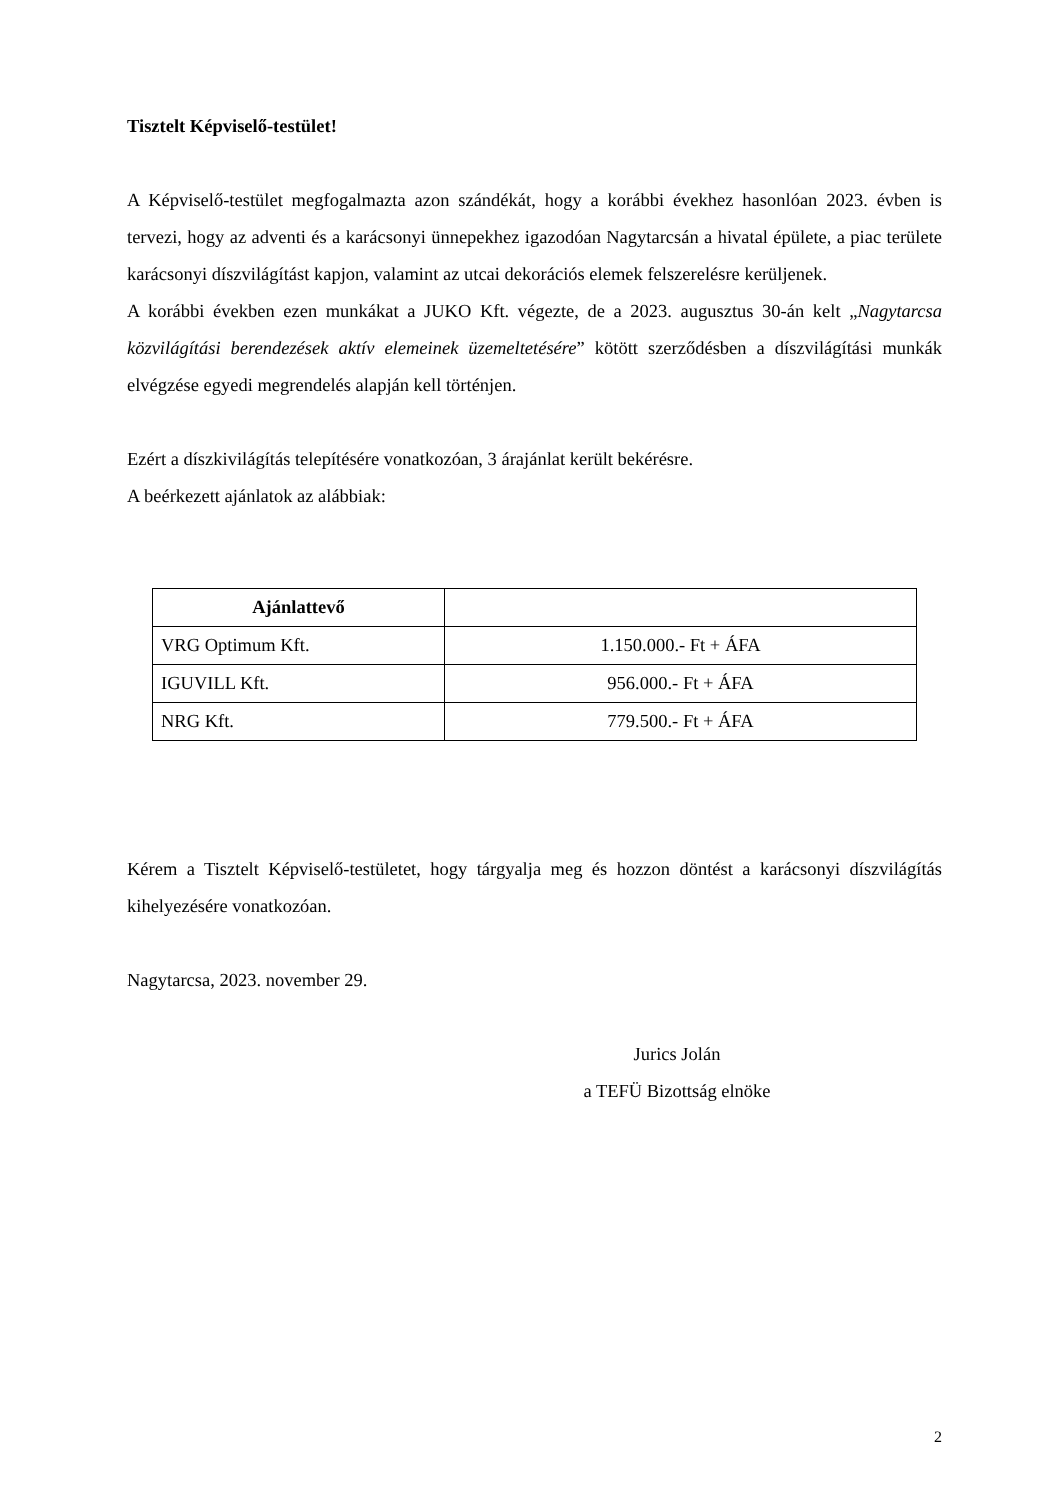Tisztelt Képviselő-testület!
A Képviselő-testület megfogalmazta azon szándékát, hogy a korábbi évekhez hasonlóan 2023. évben is tervezi, hogy az adventi és a karácsonyi ünnepekhez igazodóan Nagytarcsán a hivatal épülete, a piac területe karácsonyi díszvilágítást kapjon, valamint az utcai dekorációs elemek felszerelésre kerüljenek.
A korábbi években ezen munkákat a JUKO Kft. végezte, de a 2023. augusztus 30-án kelt „Nagytarcsa közvilágítási berendezések aktív elemeinek üzemeltetésére” kötött szerződésben a díszvilágítási munkák elvégzése egyedi megrendelés alapján kell történjen.
Ezért a díszkivilágítás telepítésére vonatkozóan, 3 árajánlat került bekérésre.
A beérkezett ajánlatok az alábbiak:
| Ajánlattevő | |
| --- | --- |
| VRG Optimum Kft. | 1.150.000.- Ft + ÁFA |
| IGUVILL Kft. | 956.000.- Ft + ÁFA |
| NRG Kft. | 779.500.- Ft + ÁFA |
Kérem a Tisztelt Képviselő-testületet, hogy tárgyalja meg és hozzon döntést a karácsonyi díszvilágítás kihelyezésére vonatkozóan.
Nagytarcsa, 2023. november 29.
Jurics Jolán
a TEFÜ Bizottság elnöke
2